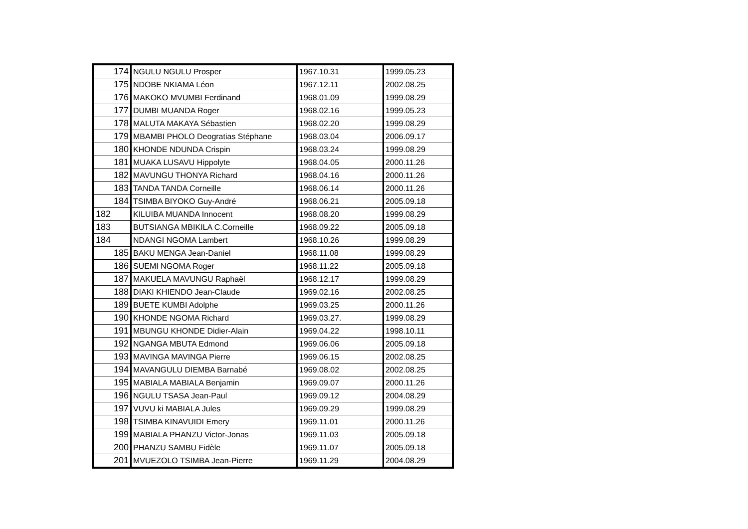| 174 | NGULU NGULU Prosper | 1967.10.31 | 1999.05.23 |
| 175 | NDOBE NKIAMA Léon | 1967.12.11 | 2002.08.25 |
| 176 | MAKOKO MVUMBI Ferdinand | 1968.01.09 | 1999.08.29 |
| 177 | DUMBI MUANDA Roger | 1968.02.16 | 1999.05.23 |
| 178 | MALUTA MAKAYA Sébastien | 1968.02.20 | 1999.08.29 |
| 179 | MBAMBI PHOLO Deogratias Stéphane | 1968.03.04 | 2006.09.17 |
| 180 | KHONDE NDUNDA Crispin | 1968.03.24 | 1999.08.29 |
| 181 | MUAKA LUSAVU Hippolyte | 1968.04.05 | 2000.11.26 |
| 182 | MAVUNGU THONYA Richard | 1968.04.16 | 2000.11.26 |
| 183 | TANDA TANDA Corneille | 1968.06.14 | 2000.11.26 |
| 184 | TSIMBA BIYOKO Guy-André | 1968.06.21 | 2005.09.18 |
| 182 | KILUIBA MUANDA Innocent | 1968.08.20 | 1999.08.29 |
| 183 | BUTSIANGA MBIKILA C.Corneille | 1968.09.22 | 2005.09.18 |
| 184 | NDANGI NGOMA Lambert | 1968.10.26 | 1999.08.29 |
| 185 | BAKU MENGA Jean-Daniel | 1968.11.08 | 1999.08.29 |
| 186 | SUEMI NGOMA Roger | 1968.11.22 | 2005.09.18 |
| 187 | MAKUELA MAVUNGU Raphaël | 1968.12.17 | 1999.08.29 |
| 188 | DIAKI KHIENDO Jean-Claude | 1969.02.16 | 2002.08.25 |
| 189 | BUETE KUMBI Adolphe | 1969.03.25 | 2000.11.26 |
| 190 | KHONDE NGOMA Richard | 1969.03.27. | 1999.08.29 |
| 191 | MBUNGU KHONDE Didier-Alain | 1969.04.22 | 1998.10.11 |
| 192 | NGANGA MBUTA Edmond | 1969.06.06 | 2005.09.18 |
| 193 | MAVINGA MAVINGA Pierre | 1969.06.15 | 2002.08.25 |
| 194 | MAVANGULU DIEMBA Barnabé | 1969.08.02 | 2002.08.25 |
| 195 | MABIALA MABIALA Benjamin | 1969.09.07 | 2000.11.26 |
| 196 | NGULU TSASA Jean-Paul | 1969.09.12 | 2004.08.29 |
| 197 | VUVU ki MABIALA Jules | 1969.09.29 | 1999.08.29 |
| 198 | TSIMBA KINAVUIDI Emery | 1969.11.01 | 2000.11.26 |
| 199 | MABIALA PHANZU Victor-Jonas | 1969.11.03 | 2005.09.18 |
| 200 | PHANZU SAMBU Fidèle | 1969.11.07 | 2005.09.18 |
| 201 | MVUEZOLO TSIMBA Jean-Pierre | 1969.11.29 | 2004.08.29 |